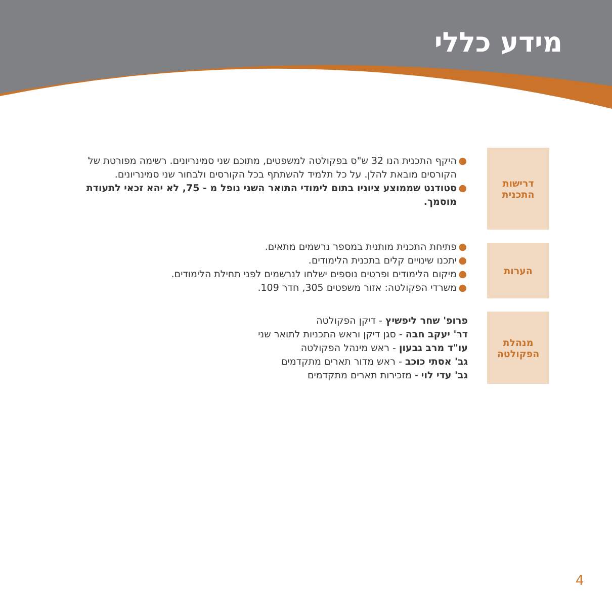מידע כללי
דרישות
התכנית
● היקף התכנית הנו 32 ש"ס בפקולטה למשפטים, מתוכם שני סמינריונים. רשימה מפורטת של הקורסים מובאת להלן. על כל תלמיד להשתתף בכל הקורסים ולבחור שני סמינריונים.
● סטודנט שממוצע ציוניו בתום לימודי התואר השני נופל מ - 75, לא יהא זכאי לתעודת מוסמך.
הערות
● פתיחת התכנית מותנית במספר נרשמים מתאים.
● יתכנו שינויים קלים בתכנית הלימודים.
● מיקום הלימודים ופרטים נוספים ישלחו לנרשמים לפני תחילת הלימודים.
● משרדי הפקולטה: אזור משפטים 305, חדר 109.
מנהלת
הפקולטה
פרופ' שחר ליפשיץ - דיקן הפקולטה
דר' יעקב חבה - סגן דיקן וראש התכניות לתואר שני
עו"ד מרב גבעון - ראש מינהל הפקולטה
גב' אסתי כוכב - ראש מדור תארים מתקדמים
גב' עדי לוי - מזכירות תארים מתקדמים
4